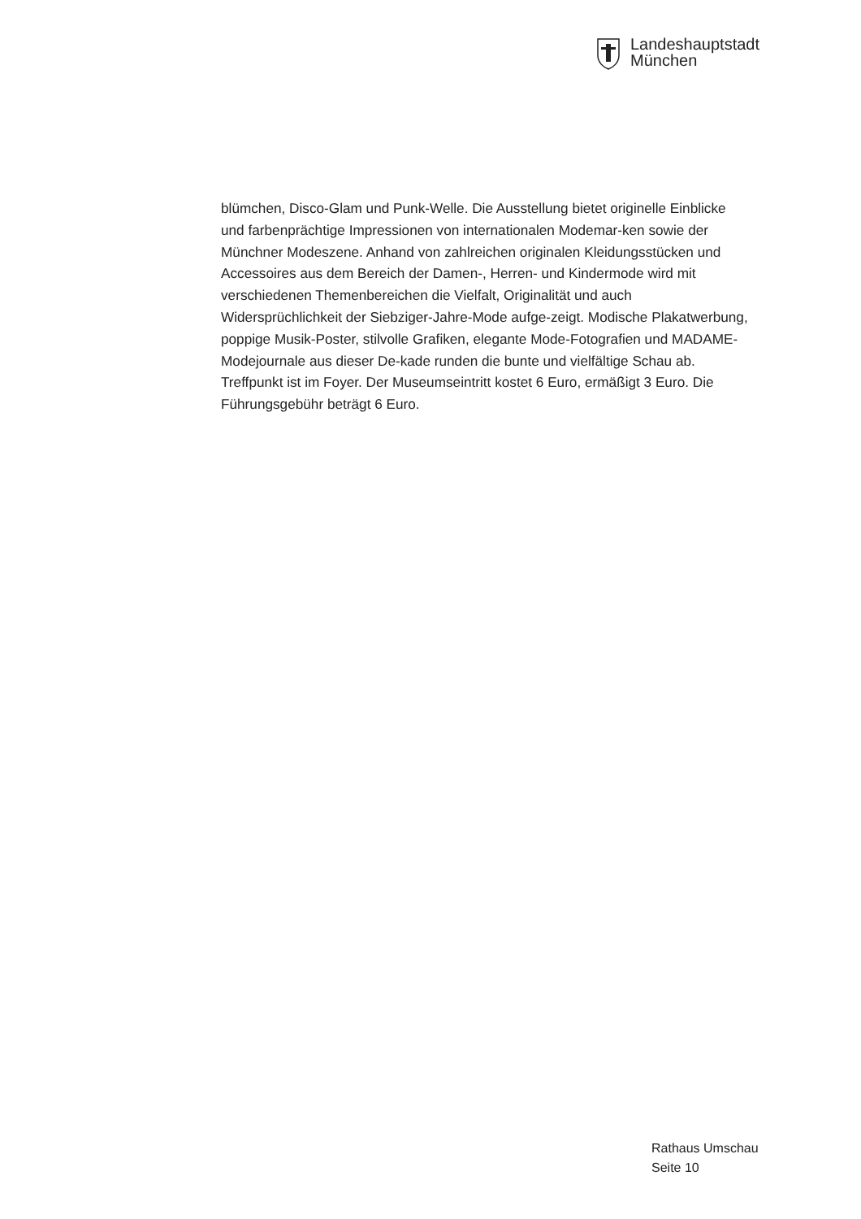Landeshauptstadt
München
blümchen, Disco-Glam und Punk-Welle. Die Ausstellung bietet originelle Einblicke und farbenprächtige Impressionen von internationalen Modemar-ken sowie der Münchner Modeszene. Anhand von zahlreichen originalen Kleidungsstücken und Accessoires aus dem Bereich der Damen-, Herren- und Kindermode wird mit verschiedenen Themenbereichen die Vielfalt, Originalität und auch Widersprüchlichkeit der Siebziger-Jahre-Mode aufge-zeigt. Modische Plakatwerbung, poppige Musik-Poster, stilvolle Grafiken, elegante Mode-Fotografien und MADAME-Modejournale aus dieser De-kade runden die bunte und vielfältige Schau ab. Treffpunkt ist im Foyer. Der Museumseintritt kostet 6 Euro, ermäßigt 3 Euro. Die Führungsgebühr beträgt 6 Euro.
Rathaus Umschau
Seite 10